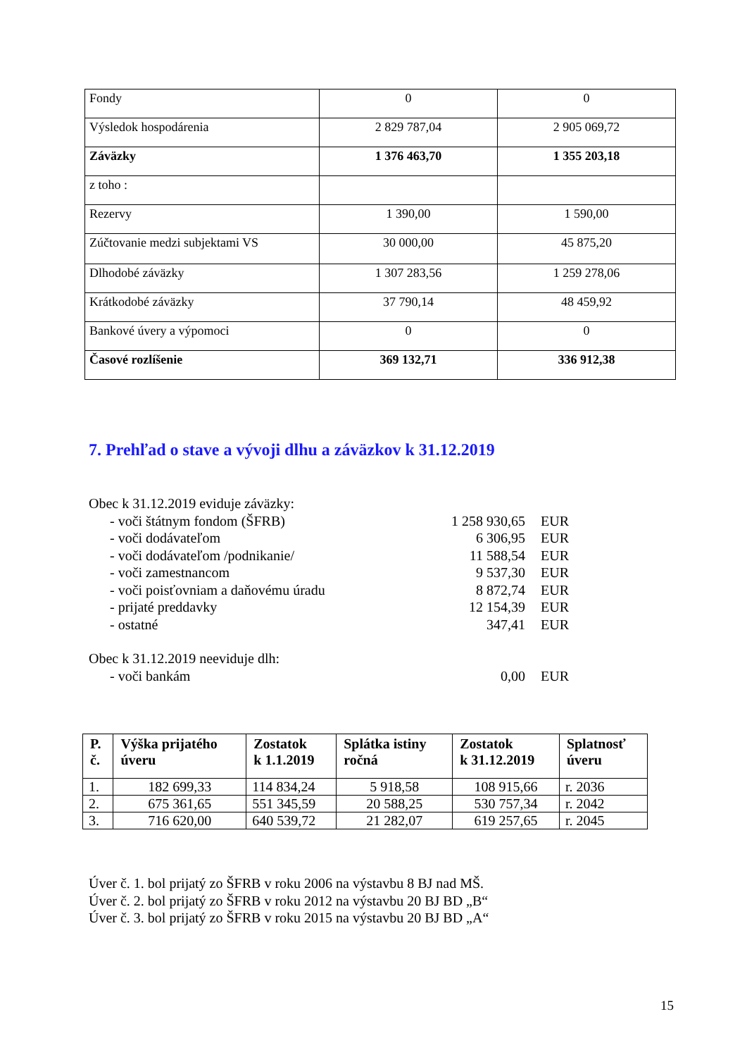| Fondy | 0 | 0 |
| Výsledok hospodárenia | 2 829 787,04 | 2 905 069,72 |
| Záväzky | 1 376 463,70 | 1 355 203,18 |
| z toho : | | |
| Rezervy | 1 390,00 | 1 590,00 |
| Zúčtovanie medzi subjektami VS | 30 000,00 | 45 875,20 |
| Dlhodobé záväzky | 1 307 283,56 | 1 259 278,06 |
| Krátkodobé záväzky | 37 790,14 | 48 459,92 |
| Bankové úvery a výpomoci | 0 | 0 |
| Časové rozlíšenie | 369 132,71 | 336 912,38 |
7. Prehľad o stave a vývoji dlhu a záväzkov k 31.12.2019
Obec k 31.12.2019 eviduje záväzky:
- voči štátnym fondom (ŠFRB) 1 258 930,65 EUR
- voči dodávateľom 6 306,95 EUR
- voči dodávateľom /podnikanie/ 11 588,54 EUR
- voči zamestnancom 9 537,30 EUR
- voči poisťovniam a daňovému úradu 8 872,74 EUR
- prijaté preddavky 12 154,39 EUR
- ostatné 347,41 EUR
Obec k 31.12.2019 neeviduje dlh:
- voči bankám 0,00 EUR
| P. č. | Výška prijatého úveru | Zostatok k 1.1.2019 | Splátka istiny ročná | Zostatok k 31.12.2019 | Splatnosť úveru |
| --- | --- | --- | --- | --- | --- |
| 1. | 182 699,33 | 114 834,24 | 5 918,58 | 108 915,66 | r. 2036 |
| 2. | 675 361,65 | 551 345,59 | 20 588,25 | 530 757,34 | r. 2042 |
| 3. | 716 620,00 | 640 539,72 | 21 282,07 | 619 257,65 | r. 2045 |
Úver č. 1. bol prijatý zo ŠFRB v roku 2006 na výstavbu 8 BJ nad MŠ.
Úver č. 2. bol prijatý zo ŠFRB v roku 2012 na výstavbu 20 BJ BD „B“
Úver č. 3. bol prijatý zo ŠFRB v roku 2015 na výstavbu 20 BJ BD „A“
15